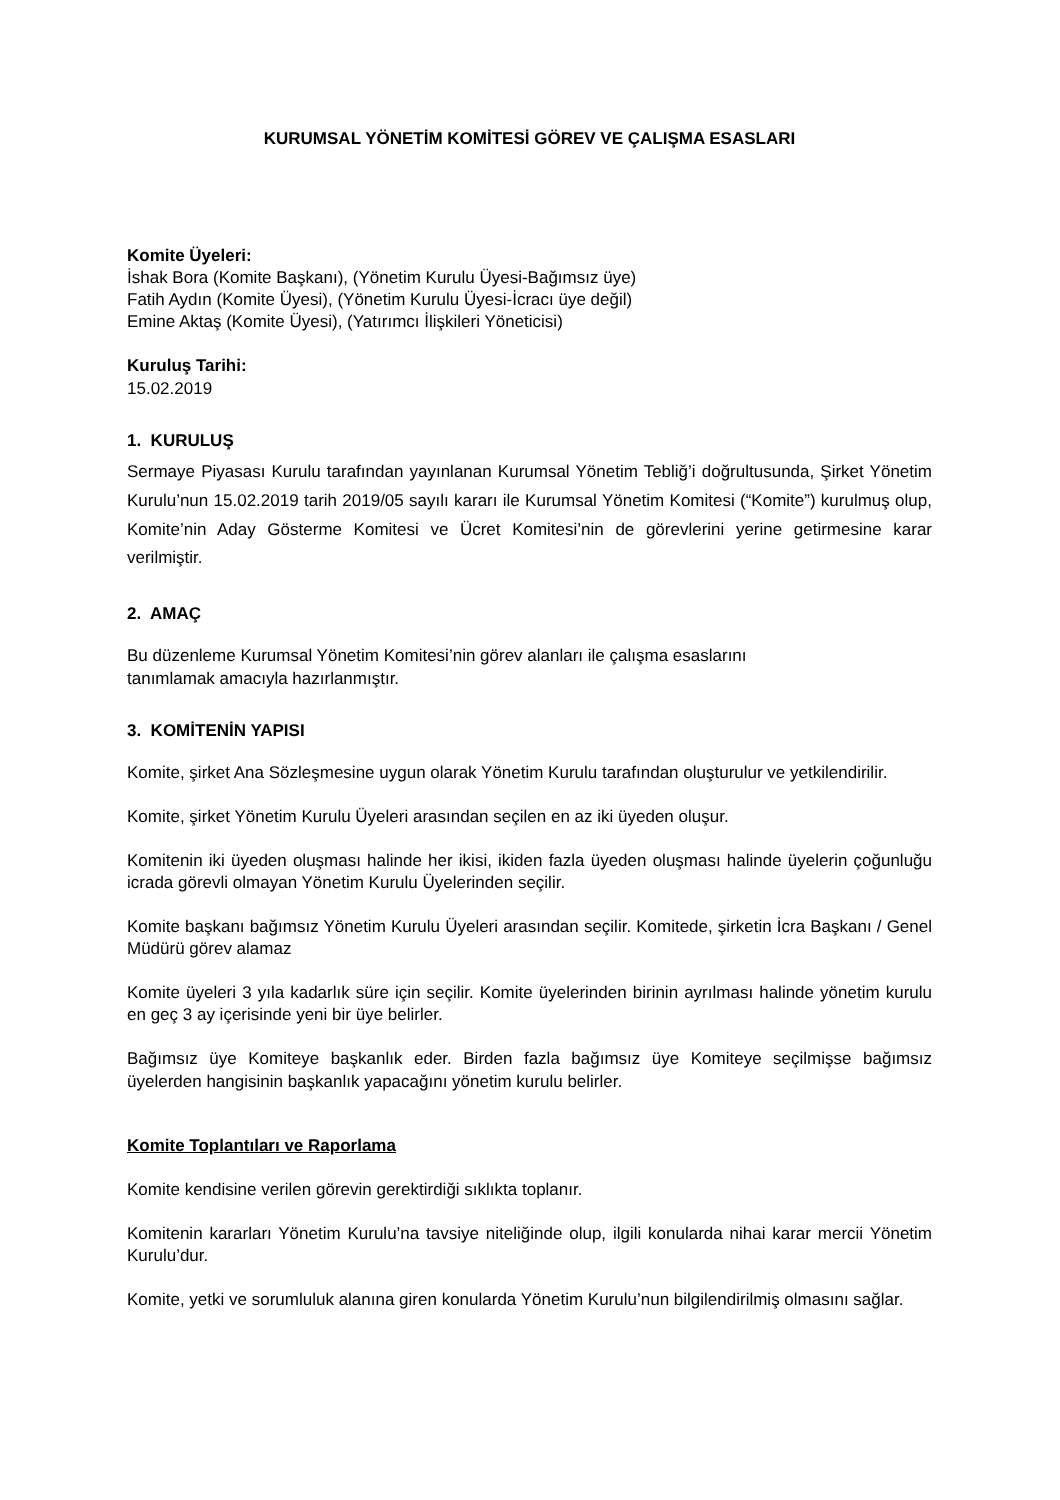KURUMSAL YÖNETİM KOMİTESİ GÖREV VE ÇALIŞMA ESASLARI
Komite Üyeleri:
İshak Bora (Komite Başkanı), (Yönetim Kurulu Üyesi-Bağımsız üye)
Fatih Aydın (Komite Üyesi), (Yönetim Kurulu Üyesi-İcracı üye değil)
Emine Aktaş (Komite Üyesi), (Yatırımcı İlişkileri Yöneticisi)
Kuruluş Tarihi:
15.02.2019
1. KURULUŞ
Sermaye Piyasası Kurulu tarafından yayınlanan Kurumsal Yönetim Tebliğ’i doğrultusunda, Şirket Yönetim Kurulu’nun 15.02.2019 tarih 2019/05 sayılı kararı ile Kurumsal Yönetim Komitesi (“Komite”) kurulmuş olup, Komite’nin Aday Gösterme Komitesi ve Ücret Komitesi’nin de görevlerini yerine getirmesine karar verilmiştir.
2. AMAÇ
Bu düzenleme Kurumsal Yönetim Komitesi’nin görev alanları ile çalışma esaslarını
tanımlamak amacıyla hazırlanmıştır.
3. KOMİTENİN YAPISI
Komite, şirket Ana Sözleşmesine uygun olarak Yönetim Kurulu tarafından oluşturulur ve yetkilendirilir.
Komite, şirket Yönetim Kurulu Üyeleri arasından seçilen en az iki üyeden oluşur.
Komitenin iki üyeden oluşması halinde her ikisi, ikiden fazla üyeden oluşması halinde üyelerin çoğunluğu icrada görevli olmayan Yönetim Kurulu Üyelerinden seçilir.
Komite başkanı bağımsız Yönetim Kurulu Üyeleri arasından seçilir. Komitede, şirketin İcra Başkanı / Genel Müdürü görev alamaz
Komite üyeleri 3 yıla kadarlık süre için seçilir. Komite üyelerinden birinin ayrılması halinde yönetim kurulu en geç 3 ay içerisinde yeni bir üye belirler.
Bağımsız üye Komiteye başkanlık eder. Birden fazla bağımsız üye Komiteye seçilmişse bağımsız üyelerden hangisinin başkanlık yapacağını yönetim kurulu belirler.
Komite Toplantıları ve Raporlama
Komite kendisine verilen görevin gerektirdiği sıklıkta toplanır.
Komitenin kararları Yönetim Kurulu’na tavsiye niteliğinde olup, ilgili konularda nihai karar mercii Yönetim Kurulu’dur.
Komite, yetki ve sorumluluk alanına giren konularda Yönetim Kurulu’nun bilgilendirilmiş olmasını sağlar.